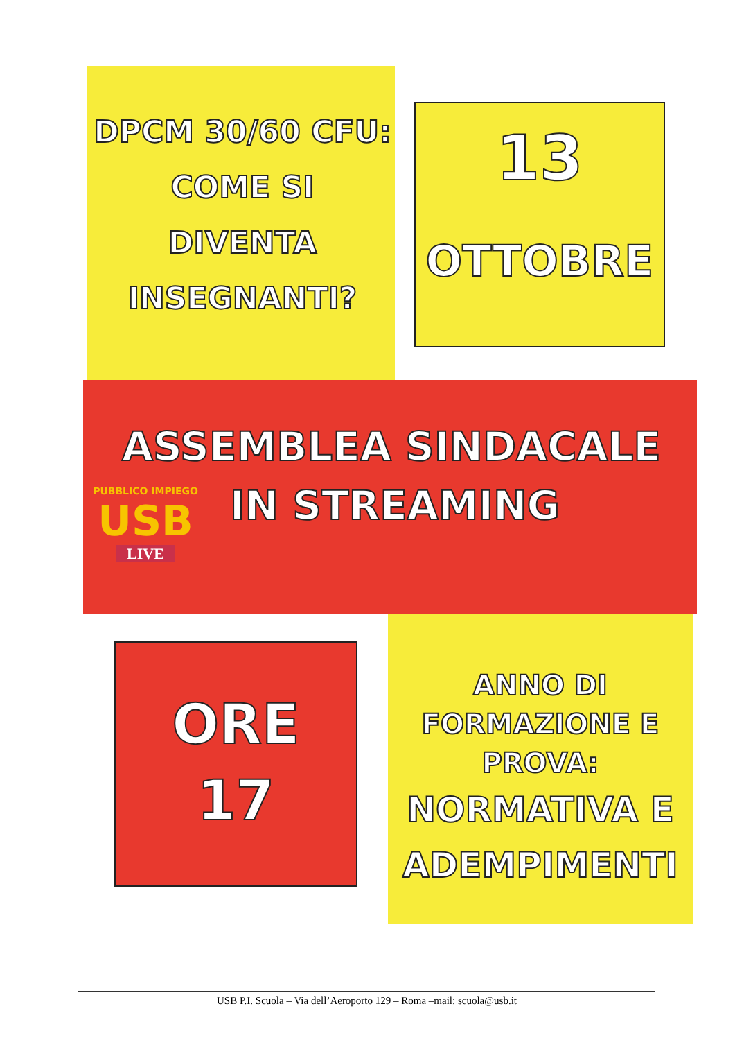DPCM 30/60 CFU:
COME SI
DIVENTA
INSEGNANTI?
13
OTTOBRE
ASSEMBLEA SINDACALE
IN STREAMING
PUBBLICO IMPIEGO
USB
LIVE
ORE
17
ANNO DI
FORMAZIONE E
PROVA:
NORMATIVA E
ADEMPIMENTI
USB P.I. Scuola – Via dell’Aeroporto 129 – Roma –mail: scuola@usb.it